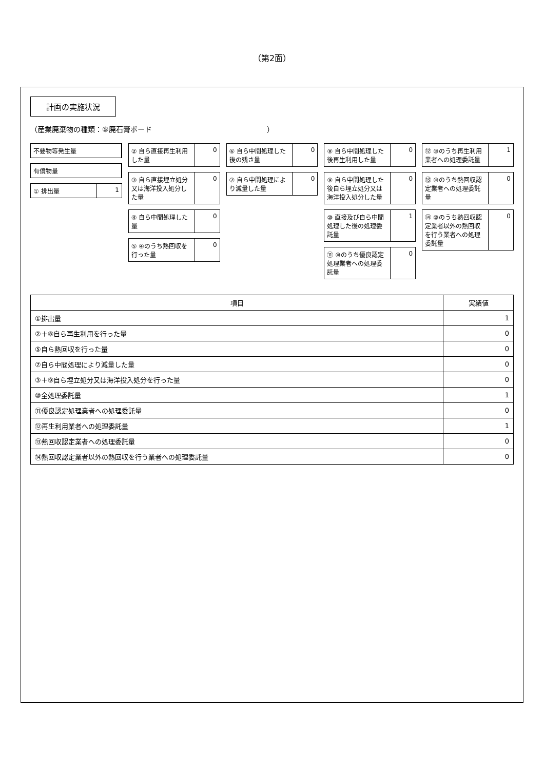（第2面）
計画の実施状況
（産業廃棄物の種類：⑤廃石膏ボード　　　　　　　　　　　　　　　　）
不要物等発生量
有償物量
① 排出量 1
② 自ら直接再生利用した量 0
③ 自ら直接埋立処分又は海洋投入処分した量
0
④ 自ら中間処理した量 0
⑤ ④のうち熱回収を行った量 0
⑥ 自ら中間処理した後の残さ量 0
⑦ 自ら中間処理により減量した量 0
⑧ 自ら中間処理した後再生利用した量 0
⑨ 自ら中間処理した後自ら埋立処分又は海洋投入処分した量
0
⑩ 直接及び自ら中間処理した後の処理委託量
1
⑪ ⑩のうち優良認定処理業者への処理委託量
0
⑫ ⑩のうち再生利用業者への処理委託量 1
⑬ ⑩のうち熱回収認定業者への処理委託量
0
⑭ ⑩のうち熱回収認定業者以外の熱回収を行う業者への処理委託量
0
| 項目 | 実績値 |
| --- | --- |
| ①排出量 | 1 |
| ②＋⑧自ら再生利用を行った量 | 0 |
| ⑤自ら熱回収を行った量 | 0 |
| ⑦自ら中間処理により減量した量 | 0 |
| ③＋⑨自ら埋立処分又は海洋投入処分を行った量 | 0 |
| ⑩全処理委託量 | 1 |
| ⑪優良認定処理業者への処理委託量 | 0 |
| ⑫再生利用業者への処理委託量 | 1 |
| ⑬熱回収認定業者への処理委託量 | 0 |
| ⑭熱回収認定業者以外の熱回収を行う業者への処理委託量 | 0 |